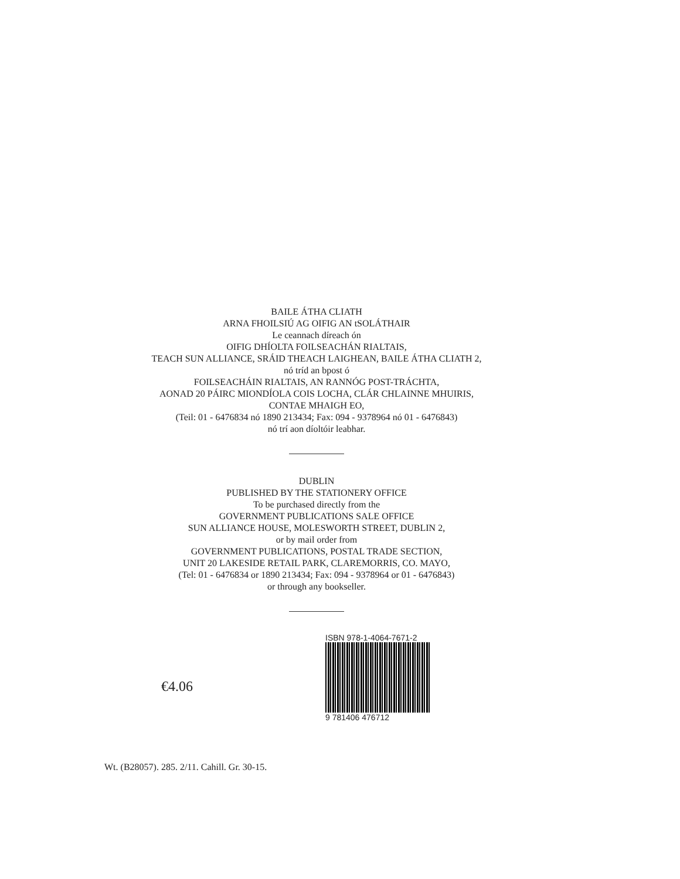BAILE ÁTHA CLIATH
ARNA FHOILSIÚ AG OIFIG AN tSOLÁTHAIR
Le ceannach díreach ón
OIFIG DHÍOLTA FOILSEACHÁN RIALTAIS,
TEACH SUN ALLIANCE, SRÁID THEACH LAIGHEAN, BAILE ÁTHA CLIATH 2,
nó tríd an bpost ó
FOILSEACHÁIN RIALTAIS, AN RANNÓG POST-TRÁCHTA,
AONAD 20 PÁIRC MIONDÍOLA COIS LOCHA, CLÁR CHLAINNE MHUIRIS,
CONTAE MHAIGH EO,
(Teil: 01 - 6476834 nó 1890 213434; Fax: 094 - 9378964 nó 01 - 6476843)
nó trí aon díoltóir leabhar.
DUBLIN
PUBLISHED BY THE STATIONERY OFFICE
To be purchased directly from the
GOVERNMENT PUBLICATIONS SALE OFFICE
SUN ALLIANCE HOUSE, MOLESWORTH STREET, DUBLIN 2,
or by mail order from
GOVERNMENT PUBLICATIONS, POSTAL TRADE SECTION,
UNIT 20 LAKESIDE RETAIL PARK, CLAREMORRIS, CO. MAYO,
(Tel: 01 - 6476834 or 1890 213434; Fax: 094 - 9378964 or 01 - 6476843)
or through any bookseller.
€4.06
ISBN 978-1-4064-7671-2
9 781406 476712
Wt. (B28057). 285. 2/11. Cahill. Gr. 30-15.